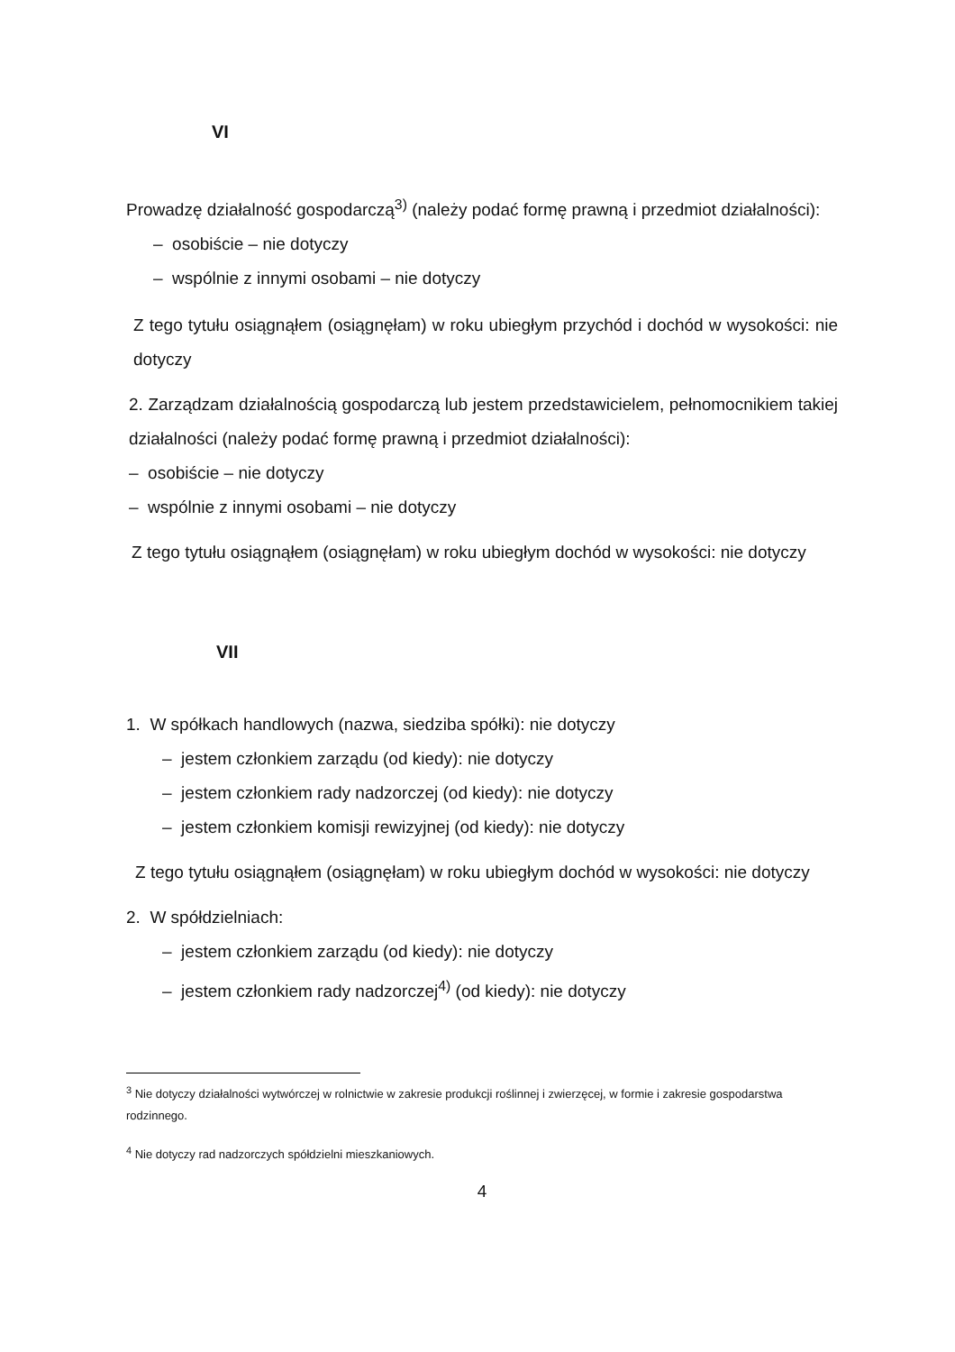VI
Prowadzę działalność gospodarczą<sup>3)</sup> (należy podać formę prawną i przedmiot działalności):
– osobiście – nie dotyczy
– wspólnie z innymi osobami – nie dotyczy
Z tego tytułu osiągnąłem (osiągnęłam) w roku ubiegłym przychód i dochód w wysokości: nie dotyczy
2. Zarządzam działalnością gospodarczą lub jestem przedstawicielem, pełnomocnikiem takiej działalności (należy podać formę prawną i przedmiot działalności):
– osobiście – nie dotyczy
– wspólnie z innymi osobami – nie dotyczy
Z tego tytułu osiągnąłem (osiągnęłam) w roku ubiegłym dochód w wysokości: nie dotyczy
VII
1. W spółkach handlowych (nazwa, siedziba spółki): nie dotyczy
– jestem członkiem zarządu (od kiedy): nie dotyczy
– jestem członkiem rady nadzorczej (od kiedy): nie dotyczy
– jestem członkiem komisji rewizyjnej (od kiedy): nie dotyczy
Z tego tytułu osiągnąłem (osiągnęłam) w roku ubiegłym dochód w wysokości: nie dotyczy
2. W spółdzielniach:
– jestem członkiem zarządu (od kiedy): nie dotyczy
– jestem członkiem rady nadzorczej<sup>4)</sup> (od kiedy): nie dotyczy
<sup>3</sup> Nie dotyczy działalności wytwórczej w rolnictwie w zakresie produkcji roślinnej i zwierzęcej, w formie i zakresie gospodarstwa rodzinnego.
<sup>4</sup> Nie dotyczy rad nadzorczych spółdzielni mieszkaniowych.
4